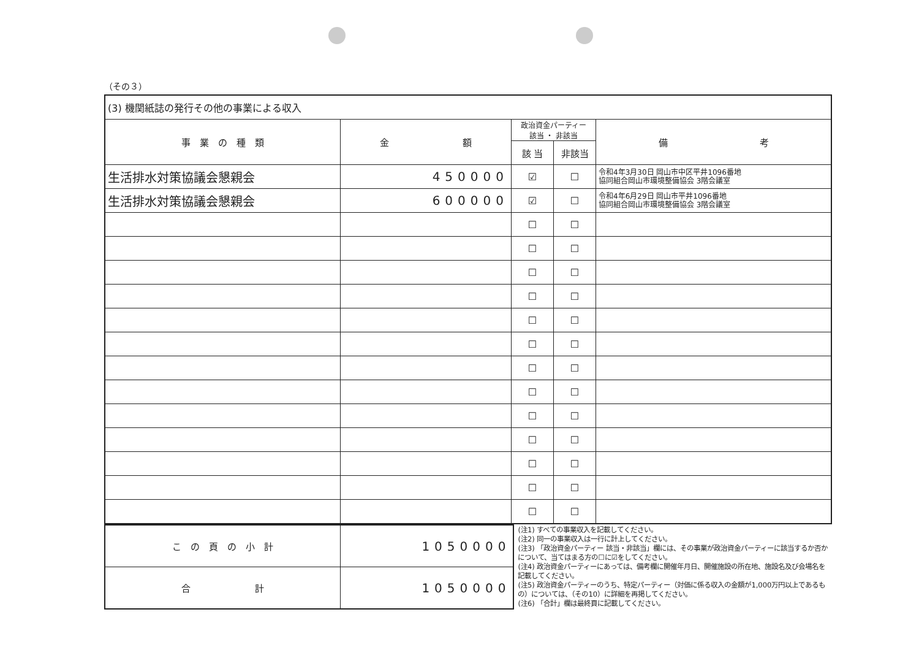（その３）
| (3) 機関紙誌の発行その他の事業による収入 | | | | |
| 事 業 の 種 類 | 金 額 | 政治資金パーティー 該当 ・ 非該当 | | 備 考 |
| | | 該 当 | 非該当 | |
| 生活排水対策協議会懇親会 | 450000 | ☑ | ☐ | 令和4年3月30日 岡山市中区平井1096番地 協同組合岡山市環境整備協会 3階会議室 |
| 生活排水対策協議会懇親会 | 600000 | ☑ | ☐ | 令和4年6月29日 岡山市平井1096番地 協同組合岡山市環境整備協会 3階会議室 |
| | | ☐ | ☐ | |
| | | ☐ | ☐ | |
| | | ☐ | ☐ | |
| | | ☐ | ☐ | |
| | | ☐ | ☐ | |
| | | ☐ | ☐ | |
| | | ☐ | ☐ | |
| | | ☐ | ☐ | |
| | | ☐ | ☐ | |
| | | ☐ | ☐ | |
| | | ☐ | ☐ | |
| | | ☐ | ☐ | |
| | | ☐ | ☐ | |
| こ の 頁 の 小 計 | 1050000 |
| 合 計 | 1050000 |
(注1) すべての事業収入を記載してください。
(注2) 同一の事業収入は一行に計上してください。
(注3) 「政治資金パーティー 該当・非該当」欄には、その事業が政治資金パーティーに該当するか否かについて、当てはまる方の☐に☑をしてください。
(注4) 政治資金パーティーにあっては、備考欄に開催年月日、開催施設の所在地、施設名及び会場名を記載してください。
(注5) 政治資金パーティーのうち、特定パーティー（対価に係る収入の金額が1,000万円以上であるもの）については、（その10）に詳細を再掲してください。
(注6) 「合計」欄は最終頁に記載してください。